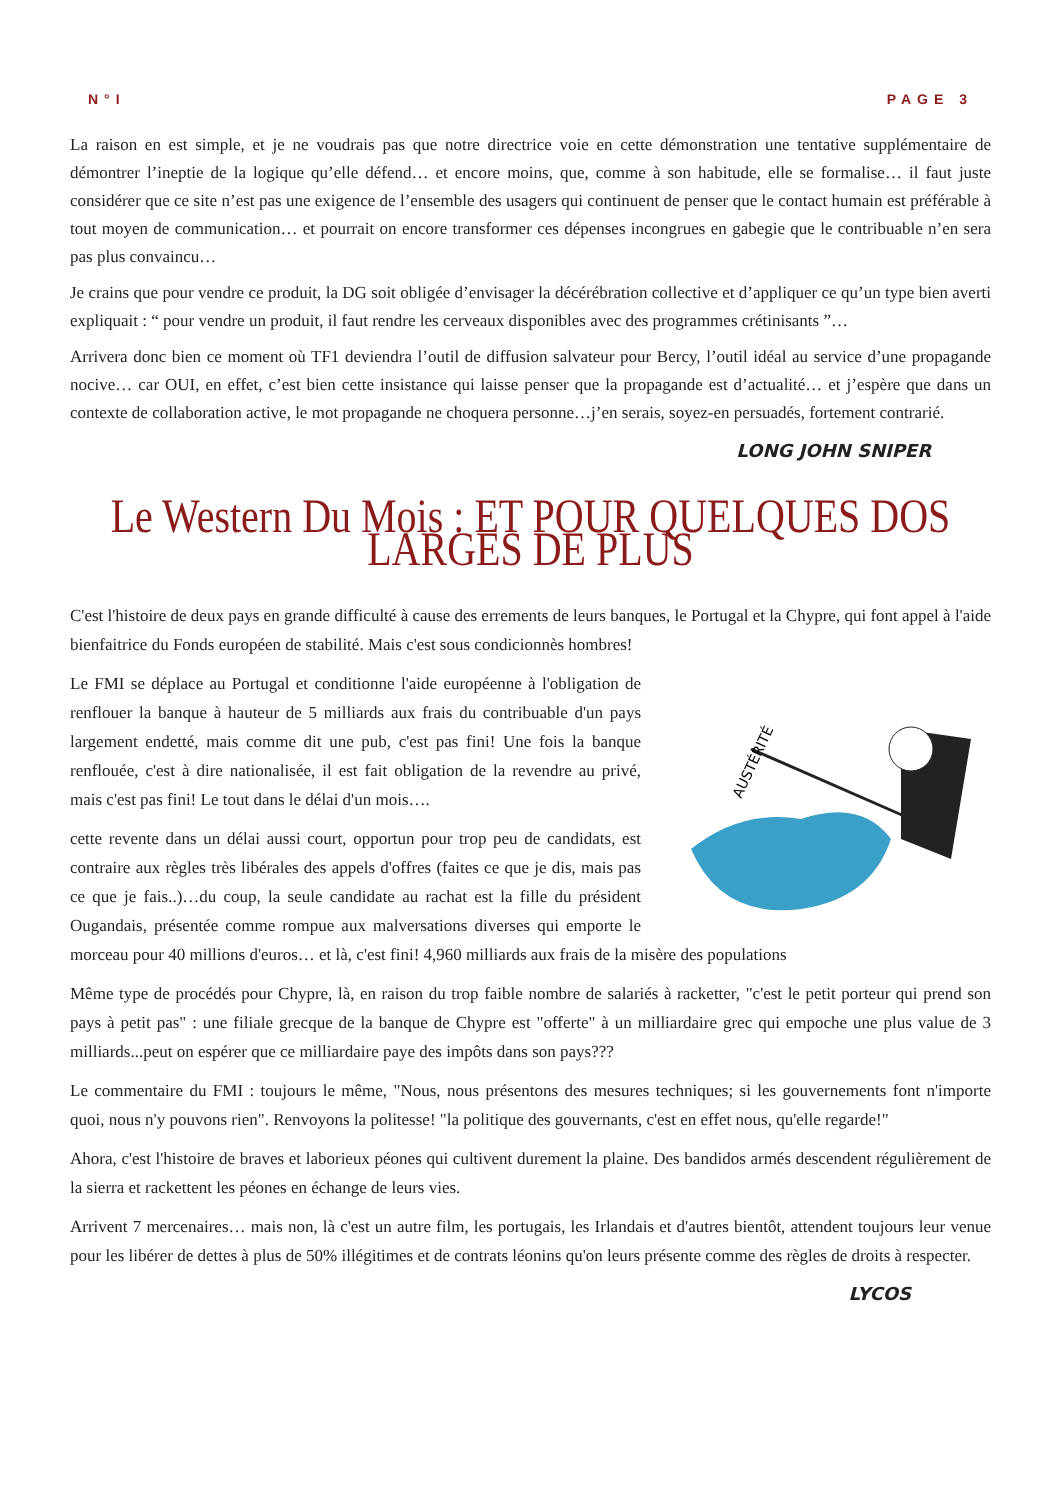N°I PAGE 3
La raison en est simple, et je ne voudrais pas que notre directrice voie en cette démonstration une tentative supplémentaire de démontrer l’ineptie de la logique qu’elle défend… et encore moins, que, comme à son habitude, elle se formalise… il faut juste considérer que ce site n’est pas une exigence de l’ensemble des usagers qui continuent de penser que le contact humain est préférable à tout moyen de communication… et pourrait on encore transformer ces dépenses incongrues en gabegie que le contribuable n’en sera pas plus convaincu…
Je crains que pour vendre ce produit, la DG soit obligée d’envisager la décérébration collective et d’appliquer ce qu’un type bien averti expliquait : “ pour vendre un produit, il faut rendre les cerveaux disponibles avec des programmes crétinisants ”…
Arrivera donc bien ce moment où TF1 deviendra l’outil de diffusion salvateur pour Bercy, l’outil idéal au service d’une propagande nocive… car OUI, en effet, c’est bien cette insistance qui laisse penser que la propagande est d’actualité… et j’espère que dans un contexte de collaboration active, le mot propagande ne choquera personne…j’en serais, soyez-en persuadés, fortement contrarié.
LONG JOHN SNIPER
Le Western Du Mois : ET POUR QUELQUES DOS LARGES DE PLUS
C'est l'histoire de deux pays en grande difficulté à cause des errements de leurs banques, le Portugal et la Chypre, qui font appel à l'aide bienfaitrice du Fonds européen de stabilité. Mais c'est sous condicionnès hombres!
AUSTÉRITÉ
Le FMI se déplace au Portugal et conditionne l'aide européenne à l'obligation de renflouer la banque à hauteur de 5 milliards aux frais du contribuable d'un pays largement endetté, mais comme dit une pub, c'est pas fini! Une fois la banque renflouée, c'est à dire nationalisée, il est fait obligation de la revendre au privé, mais c'est pas fini! Le tout dans le délai d'un mois….
cette revente dans un délai aussi court, opportun pour trop peu de candidats, est contraire aux règles très libérales des appels d'offres (faites ce que je dis, mais pas ce que je fais..)…du coup, la seule candidate au rachat est la fille du président Ougandais, présentée comme rompue aux malversations diverses qui emporte le morceau pour 40 millions d'euros… et là, c'est fini! 4,960 milliards aux frais de la misère des populations
Même type de procédés pour Chypre, là, en raison du trop faible nombre de salariés à racketter, "c'est le petit porteur qui prend son pays à petit pas" : une filiale grecque de la banque de Chypre est "offerte" à un milliardaire grec qui empoche une plus value de 3 milliards...peut on espérer que ce milliardaire paye des impôts dans son pays???
Le commentaire du FMI : toujours le même, "Nous, nous présentons des mesures techniques; si les gouvernements font n'importe quoi, nous n'y pouvons rien". Renvoyons la politesse! "la politique des gouvernants, c'est en effet nous, qu'elle regarde!"
Ahora, c'est l'histoire de braves et laborieux péones qui cultivent durement la plaine. Des bandidos armés descendent régulièrement de la sierra et rackettent les péones en échange de leurs vies.
Arrivent 7 mercenaires… mais non, là c'est un autre film, les portugais, les Irlandais et d'autres bientôt, attendent toujours leur venue pour les libérer de dettes à plus de 50% illégitimes et de contrats léonins qu'on leurs présente comme des règles de droits à respecter.
LYCOS